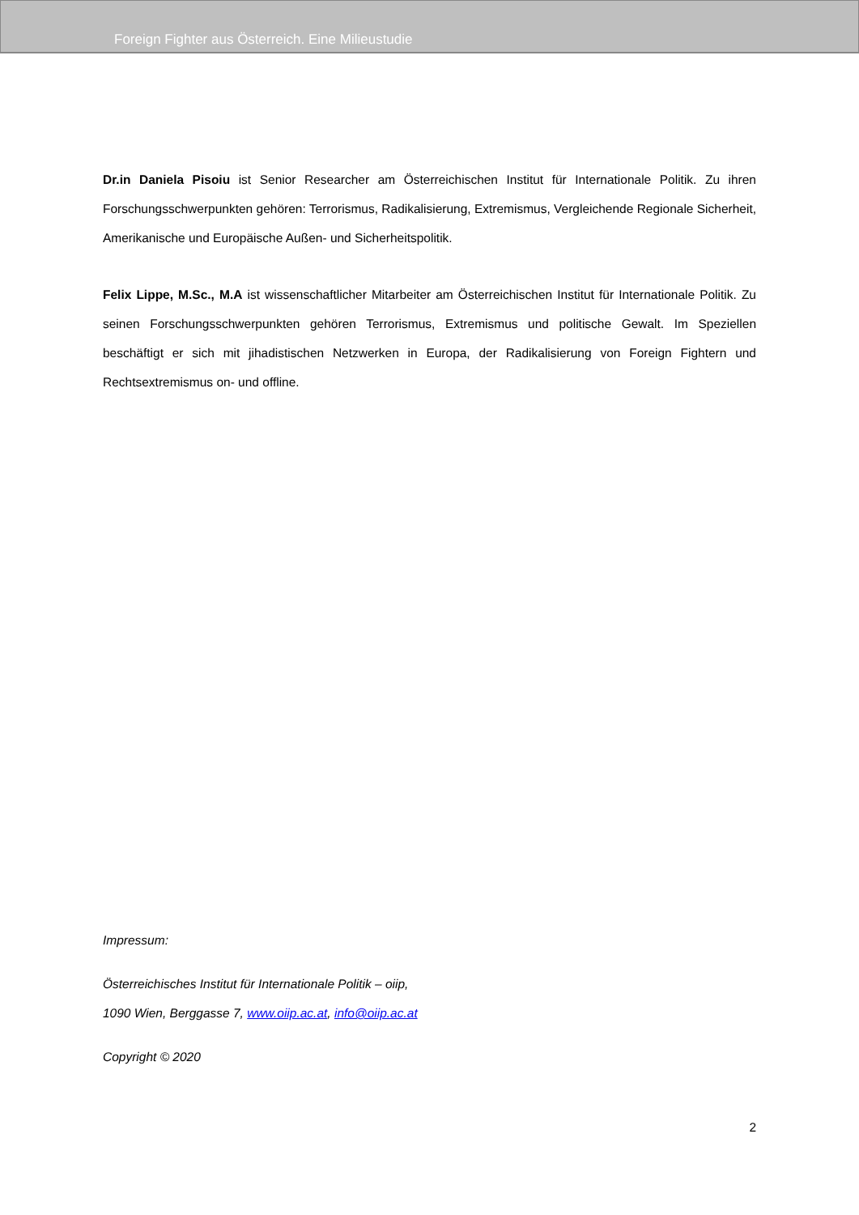Foreign Fighter aus Österreich. Eine Milieustudie
Dr.in Daniela Pisoiu ist Senior Researcher am Österreichischen Institut für Internationale Politik. Zu ihren Forschungsschwerpunkten gehören: Terrorismus, Radikalisierung, Extremismus, Vergleichende Regionale Sicherheit, Amerikanische und Europäische Außen- und Sicherheitspolitik.
Felix Lippe, M.Sc., M.A ist wissenschaftlicher Mitarbeiter am Österreichischen Institut für Internationale Politik. Zu seinen Forschungsschwerpunkten gehören Terrorismus, Extremismus und politische Gewalt. Im Speziellen beschäftigt er sich mit jihadistischen Netzwerken in Europa, der Radikalisierung von Foreign Fightern und Rechtsextremismus on- und offline.
Impressum:
Österreichisches Institut für Internationale Politik – oiip,
1090 Wien, Berggasse 7, www.oiip.ac.at, info@oiip.ac.at
Copyright © 2020
2